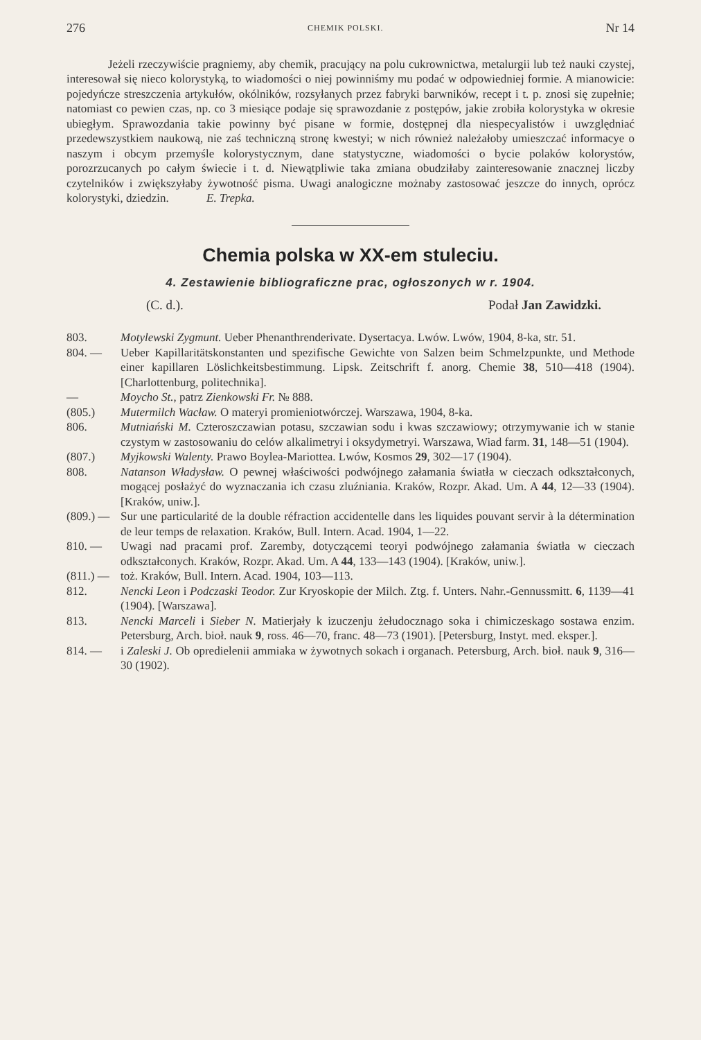276 CHEMIK POLSKI. Nr 14
Jeżeli rzeczywiście pragniemy, aby chemik, pracujący na polu cukrownictwa, metalurgii lub też nauki czystej, interesował się nieco kolorystyką, to wiadomości o niej powinniśmy mu podać w odpowiedniej formie. A mianowicie: pojedyńcze streszczenia artykułów, okólników, rozsyłanych przez fabryki barwników, recept i t. p. znosi się zupełnie; natomiast co pewien czas, np. co 3 miesiące podaje się sprawozdanie z postępów, jakie zrobiła kolorystyka w okresie ubiegłym. Sprawozdania takie powinny być pisane w formie, dostępnej dla niespecyalistów i uwzględniać przedewszystkiem naukową, nie zaś techniczną stronę kwestyi; w nich również należałoby umieszczać informacye o naszym i obcym przemyśle kolorystycznym, dane statystyczne, wiadomości o bycie polaków kolorystów, porozrzucanych po całym świecie i t. d. Niewątpliwie taka zmiana obudziłaby zainteresowanie znacznej liczby czytelników i zwiększyłaby żywotność pisma. Uwagi analogiczne możnaby zastosować jeszcze do innych, oprócz kolorystyki, dziedzin. E. Trepka.
Chemia polska w XX-em stuleciu.
4. Zestawienie bibliograficzne prac, ogłoszonych w r. 1904.
(C. d.). Podał Jan Zawidzki.
803. Motylewski Zygmunt. Ueber Phenanthrenderivate. Dysertacya. Lwów. Lwów, 1904, 8-ka, str. 51.
804. — Ueber Kapillaritätskonstanten und spezifische Gewichte von Salzen beim Schmelzpunkte, und Methode einer kapillaren Löslichkeitsbestimmung. Lipsk. Zeitschrift f. anorg. Chemie 38, 510—418 (1904). [Charlottenburg, politechnika].
— Moycho St., patrz Zienkowski Fr. № 888.
(805.) Mutermilch Wacław. O materyi promieniotwórczej. Warszawa, 1904, 8-ka.
806. Mutniański M. Czteroszczawian potasu, szczawian sodu i kwas szczawiowy; otrzymywanie ich w stanie czystym w zastosowaniu do celów alkalimetryi i oksydymetryi. Warszawa, Wiad farm. 31, 148—51 (1904).
(807.) Myjkowski Walenty. Prawo Boylea-Mariottea. Lwów, Kosmos 29, 302—17 (1904).
808. Natanson Władysław. O pewnej właściwości podwójnego załamania światła w cieczach odkształconych, mogącej posłażyć do wyznaczania ich czasu zluźniania. Kraków, Rozpr. Akad. Um. A 44, 12—33 (1904). [Kraków, uniw.].
(809.) — Sur une particularité de la double réfraction accidentelle dans les liquides pouvant servir à la détermination de leur temps de relaxation. Kraków, Bull. Intern. Acad. 1904, 1—22.
810. — Uwagi nad pracami prof. Zaremby, dotyczącemi teoryi podwójnego załamania światła w cieczach odkształconych. Kraków, Rozpr. Akad. Um. A 44, 133—143 (1904). [Kraków, uniw.].
(811.) — toż. Kraków, Bull. Intern. Acad. 1904, 103—113.
812. Nencki Leon i Podczaski Teodor. Zur Kryoskopie der Milch. Ztg. f. Unters. Nahr.-Gennussmitt. 6, 1139—41 (1904). [Warszawa].
813. Nencki Marceli i Sieber N. Matierjały k izuczenju żełudocznago soka i chimiczeskago sostawa enzim. Petersburg, Arch. bioł. nauk 9, ross. 46—70, franc. 48—73 (1901). [Petersburg, Instyt. med. eksper.].
814. — i Zaleski J. Ob opredielenii ammiaka w żywotnych sokach i organach. Petersburg, Arch. bioł. nauk 9, 316—30 (1902).